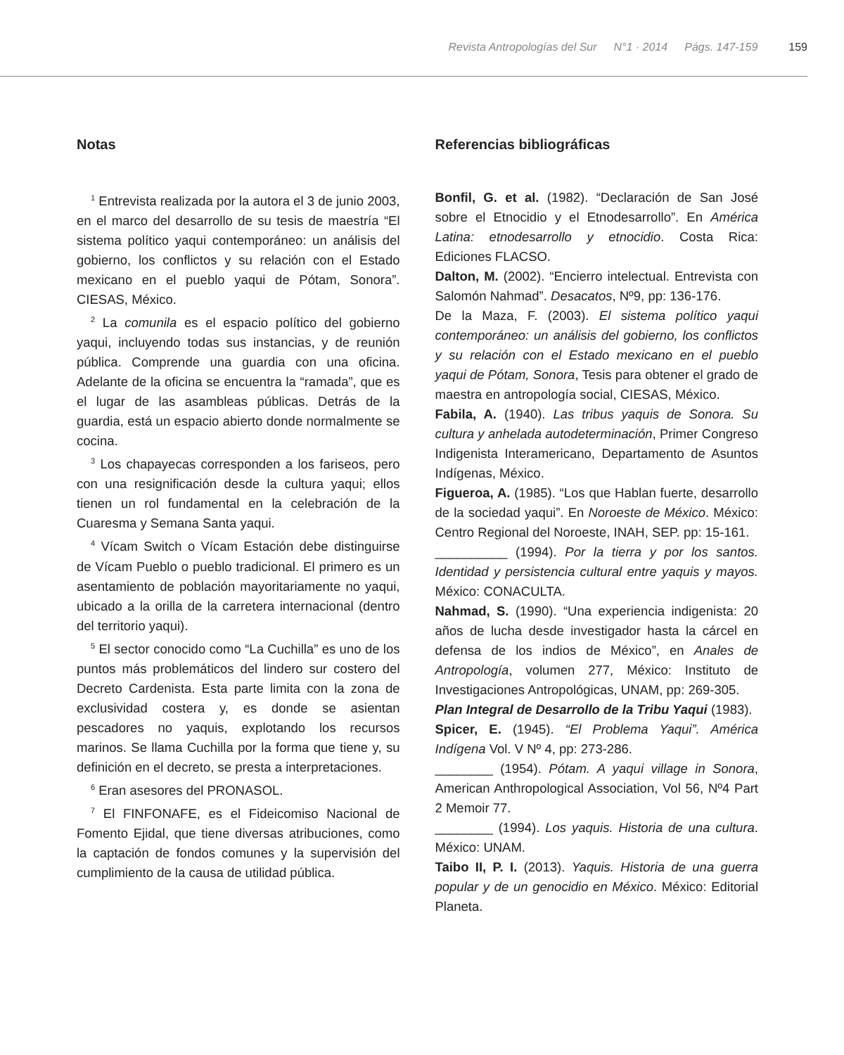Revista Antropologías del Sur N°1 · 2014 Págs. 147-159 159
Notas
<sup>1</sup> Entrevista realizada por la autora el 3 de junio 2003, en el marco del desarrollo de su tesis de maestría “El sistema político yaqui contemporáneo: un análisis del gobierno, los conflictos y su relación con el Estado mexicano en el pueblo yaqui de Pótam, Sonora”. CIESAS, México.
<sup>2</sup> La comunila es el espacio político del gobierno yaqui, incluyendo todas sus instancias, y de reunión pública. Comprende una guardia con una oficina. Adelante de la oficina se encuentra la “ramada”, que es el lugar de las asambleas públicas. Detrás de la guardia, está un espacio abierto donde normalmente se cocina.
<sup>3</sup> Los chapayecas corresponden a los fariseos, pero con una resignificación desde la cultura yaqui; ellos tienen un rol fundamental en la celebración de la Cuaresma y Semana Santa yaqui.
<sup>4</sup> Vícam Switch o Vícam Estación debe distinguirse de Vícam Pueblo o pueblo tradicional. El primero es un asentamiento de población mayoritariamente no yaqui, ubicado a la orilla de la carretera internacional (dentro del territorio yaqui).
<sup>5</sup> El sector conocido como “La Cuchilla” es uno de los puntos más problemáticos del lindero sur costero del Decreto Cardenista. Esta parte limita con la zona de exclusividad costera y, es donde se asientan pescadores no yaquis, explotando los recursos marinos. Se llama Cuchilla por la forma que tiene y, su definición en el decreto, se presta a interpretaciones.
<sup>6</sup> Eran asesores del PRONASOL.
<sup>7</sup> El FINFONAFE, es el Fideicomiso Nacional de Fomento Ejidal, que tiene diversas atribuciones, como la captación de fondos comunes y la supervisión del cumplimiento de la causa de utilidad pública.
Referencias bibliográficas
Bonfil, G. et al. (1982). “Declaración de San José sobre el Etnocidio y el Etnodesarrollo”. En América Latina: etnodesarrollo y etnocidio. Costa Rica: Ediciones FLACSO.
Dalton, M. (2002). “Encierro intelectual. Entrevista con Salomón Nahmad”. Desacatos, Nº9, pp: 136-176.
De la Maza, F. (2003). El sistema político yaqui contemporáneo: un análisis del gobierno, los conflictos y su relación con el Estado mexicano en el pueblo yaqui de Pótam, Sonora, Tesis para obtener el grado de maestra en antropología social, CIESAS, México.
Fabila, A. (1940). Las tribus yaquis de Sonora. Su cultura y anhelada autodeterminación, Primer Congreso Indigenista Interamericano, Departamento de Asuntos Indígenas, México.
Figueroa, A. (1985). “Los que Hablan fuerte, desarrollo de la sociedad yaqui”. En Noroeste de México. México: Centro Regional del Noroeste, INAH, SEP. pp: 15-161.
__________ (1994). Por la tierra y por los santos. Identidad y persistencia cultural entre yaquis y mayos. México: CONACULTA.
Nahmad, S. (1990). “Una experiencia indigenista: 20 años de lucha desde investigador hasta la cárcel en defensa de los indios de México”, en Anales de Antropología, volumen 277, México: Instituto de Investigaciones Antropológicas, UNAM, pp: 269-305.
Plan Integral de Desarrollo de la Tribu Yaqui (1983).
Spicer, E. (1945). “El Problema Yaqui”. América Indígena Vol. V Nº 4, pp: 273-286.
________ (1954). Pótam. A yaqui village in Sonora, American Anthropological Association, Vol 56, Nº4 Part 2 Memoir 77.
________ (1994). Los yaquis. Historia de una cultura. México: UNAM.
Taibo II, P. I. (2013). Yaquis. Historia de una guerra popular y de un genocidio en México. México: Editorial Planeta.